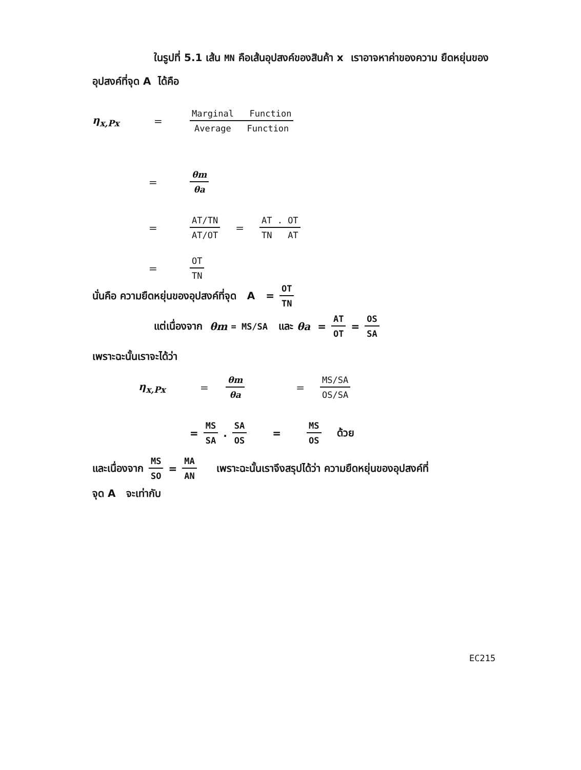ในรูปที่ 5.1 เส้น MN คือเส้นอุปสงค์ของสินค้า x เราอาจหาค่าของความ ยืดหยุ่นของอุปสงค์ที่จุด A ได้คือ
η<sub>x,Px</sub> = Marginal Function Average Function
= θm θa
= AT/TN AT/OT = AT . OT TN AT
= OT TN
นั่นคือ ความยืดหยุ่นของอุปสงค์ที่จุด A = OT TN
แต่เนื่องจาก θm = MS/SA และ θa = AT OT = OS SA
เพราะฉะนั้นเราจะได้ว่า
η<sub>x,Px</sub> = θm θa = MS/SA OS/SA
= MS SA. SA OS = MS OS ด้วย
และเนื่องจาก MS SO = MA AN เพราะฉะนั้นเราจึงสรุปได้ว่า ความยืดหยุ่นของอุปสงค์ที่
จุด A จะเท่ากับ
EC215